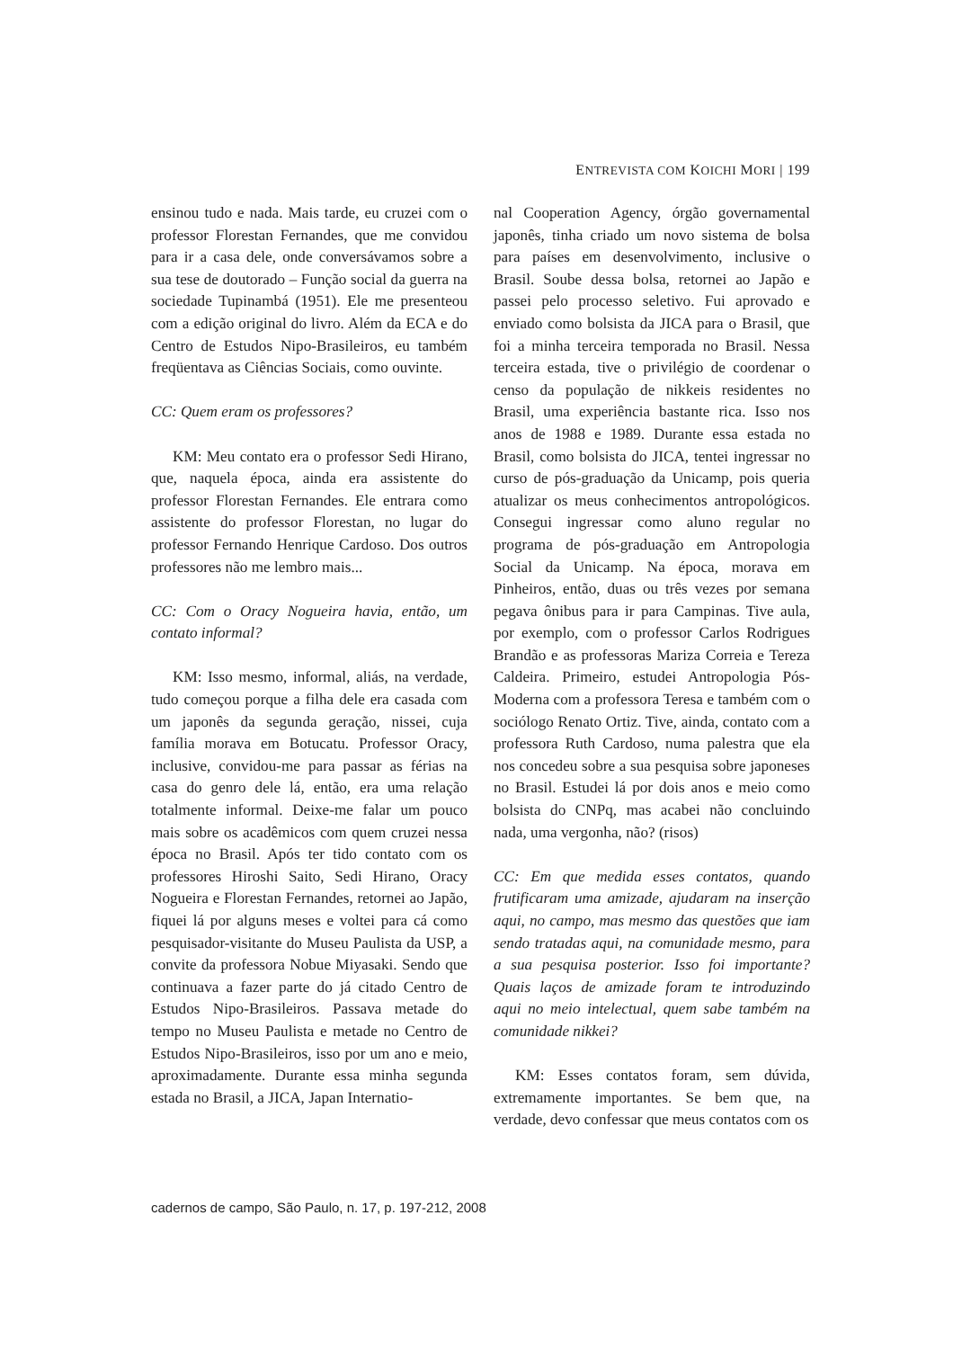ENTREVISTA COM KOICHI MORI | 199
ensinou tudo e nada. Mais tarde, eu cruzei com o professor Florestan Fernandes, que me convidou para ir a casa dele, onde conversávamos sobre a sua tese de doutorado – Função social da guerra na sociedade Tupinambá (1951). Ele me presenteou com a edição original do livro. Além da ECA e do Centro de Estudos Nipo-Brasileiros, eu também freqüentava as Ciências Sociais, como ouvinte.
CC: Quem eram os professores?
KM: Meu contato era o professor Sedi Hirano, que, naquela época, ainda era assistente do professor Florestan Fernandes. Ele entrara como assistente do professor Florestan, no lugar do professor Fernando Henrique Cardoso. Dos outros professores não me lembro mais...
CC: Com o Oracy Nogueira havia, então, um contato informal?
KM: Isso mesmo, informal, aliás, na verdade, tudo começou porque a filha dele era casada com um japonês da segunda geração, nissei, cuja família morava em Botucatu. Professor Oracy, inclusive, convidou-me para passar as férias na casa do genro dele lá, então, era uma relação totalmente informal. Deixe-me falar um pouco mais sobre os acadêmicos com quem cruzei nessa época no Brasil. Após ter tido contato com os professores Hiroshi Saito, Sedi Hirano, Oracy Nogueira e Florestan Fernandes, retornei ao Japão, fiquei lá por alguns meses e voltei para cá como pesquisador-visitante do Museu Paulista da USP, a convite da professora Nobue Miyasaki. Sendo que continuava a fazer parte do já citado Centro de Estudos Nipo-Brasileiros. Passava metade do tempo no Museu Paulista e metade no Centro de Estudos Nipo-Brasileiros, isso por um ano e meio, aproximadamente. Durante essa minha segunda estada no Brasil, a JICA, Japan Internatio-
nal Cooperation Agency, órgão governamental japonês, tinha criado um novo sistema de bolsa para países em desenvolvimento, inclusive o Brasil. Soube dessa bolsa, retornei ao Japão e passei pelo processo seletivo. Fui aprovado e enviado como bolsista da JICA para o Brasil, que foi a minha terceira temporada no Brasil. Nessa terceira estada, tive o privilégio de coordenar o censo da população de nikkeis residentes no Brasil, uma experiência bastante rica. Isso nos anos de 1988 e 1989. Durante essa estada no Brasil, como bolsista do JICA, tentei ingressar no curso de pós-graduação da Unicamp, pois queria atualizar os meus conhecimentos antropológicos. Consegui ingressar como aluno regular no programa de pós-graduação em Antropologia Social da Unicamp. Na época, morava em Pinheiros, então, duas ou três vezes por semana pegava ônibus para ir para Campinas. Tive aula, por exemplo, com o professor Carlos Rodrigues Brandão e as professoras Mariza Correia e Tereza Caldeira. Primeiro, estudei Antropologia Pós-Moderna com a professora Teresa e também com o sociólogo Renato Ortiz. Tive, ainda, contato com a professora Ruth Cardoso, numa palestra que ela nos concedeu sobre a sua pesquisa sobre japoneses no Brasil. Estudei lá por dois anos e meio como bolsista do CNPq, mas acabei não concluindo nada, uma vergonha, não? (risos)
CC: Em que medida esses contatos, quando frutificaram uma amizade, ajudaram na inserção aqui, no campo, mas mesmo das questões que iam sendo tratadas aqui, na comunidade mesmo, para a sua pesquisa posterior. Isso foi importante? Quais laços de amizade foram te introduzindo aqui no meio intelectual, quem sabe também na comunidade nikkei?
KM: Esses contatos foram, sem dúvida, extremamente importantes. Se bem que, na verdade, devo confessar que meus contatos com os
cadernos de campo, São Paulo, n. 17, p. 197-212, 2008